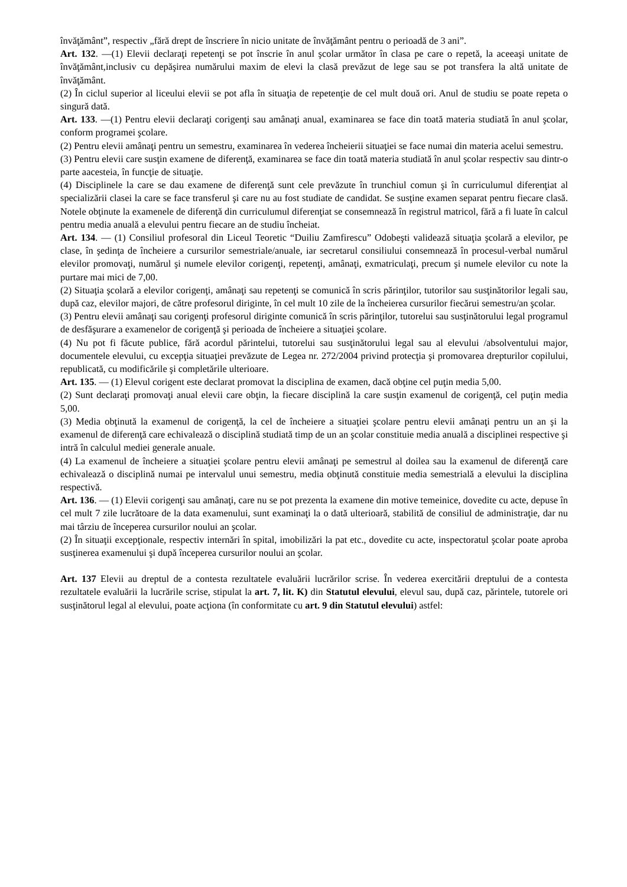învăţământ”, respectiv „fără drept de înscriere în nicio unitate de învăţământ pentru o perioadă de 3 ani”.
Art. 132. —(1) Elevii declaraţi repetenţi se pot înscrie în anul şcolar următor în clasa pe care o repetă, la aceeaşi unitate de învăţământ,inclusiv cu depăşirea numărului maxim de elevi la clasă prevăzut de lege sau se pot transfera la altă unitate de învăţământ.
(2) În ciclul superior al liceului elevii se pot afla în situaţia de repetenţie de cel mult două ori. Anul de studiu se poate repeta o singură dată.
Art. 133. —(1) Pentru elevii declaraţi corigenţi sau amânaţi anual, examinarea se face din toată materia studiată în anul şcolar, conform programei şcolare.
(2) Pentru elevii amânaţi pentru un semestru, examinarea în vederea încheierii situaţiei se face numai din materia acelui semestru.
(3) Pentru elevii care susţin examene de diferenţă, examinarea se face din toată materia studiată în anul şcolar respectiv sau dintr-o parte aacesteia, în funcţie de situaţie.
(4) Disciplinele la care se dau examene de diferenţă sunt cele prevăzute în trunchiul comun şi în curriculumul diferenţiat al specializării clasei la care se face transferul şi care nu au fost studiate de candidat. Se susţine examen separat pentru fiecare clasă. Notele obţinute la examenele de diferenţă din curriculumul diferenţiat se consemnează în registrul matricol, fără a fi luate în calcul pentru media anuală a elevului pentru fiecare an de studiu încheiat.
Art. 134. — (1) Consiliul profesoral din Liceul Teoretic “Duiliu Zamfirescu” Odobeşti validează situaţia şcolară a elevilor, pe clase, în şedinţa de încheiere a cursurilor semestriale/anuale, iar secretarul consiliului consemnează în procesul-verbal numărul elevilor promovaţi, numărul şi numele elevilor corigenţi, repetenţi, amânaţi, exmatriculaţi, precum şi numele elevilor cu note la purtare mai mici de 7,00.
(2) Situaţia şcolară a elevilor corigenţi, amânaţi sau repetenţi se comunică în scris părinţilor, tutorilor sau susţinătorilor legali sau, după caz, elevilor majori, de către profesorul diriginte, în cel mult 10 zile de la încheierea cursurilor fiecărui semestru/an şcolar.
(3) Pentru elevii amânaţi sau corigenţi profesorul diriginte comunică în scris părinţilor, tutorelui sau susţinătorului legal programul de desfăşurare a examenelor de corigenţă şi perioada de încheiere a situaţiei şcolare.
(4) Nu pot fi făcute publice, fără acordul părintelui, tutorelui sau susţinătorului legal sau al elevului /absolventului major, documentele elevului, cu excepţia situaţiei prevăzute de Legea nr. 272/2004 privind protecţia şi promovarea drepturilor copilului, republicată, cu modificările şi completările ulterioare.
Art. 135. — (1) Elevul corigent este declarat promovat la disciplina de examen, dacă obţine cel puţin media 5,00.
(2) Sunt declaraţi promovaţi anual elevii care obţin, la fiecare disciplină la care susţin examenul de corigenţă, cel puţin media 5,00.
(3) Media obţinută la examenul de corigenţă, la cel de încheiere a situaţiei şcolare pentru elevii amânaţi pentru un an şi la examenul de diferenţă care echivalează o disciplină studiată timp de un an şcolar constituie media anuală a disciplinei respective şi intră în calculul mediei generale anuale.
(4) La examenul de încheiere a situaţiei şcolare pentru elevii amânaţi pe semestrul al doilea sau la examenul de diferenţă care echivalează o disciplină numai pe intervalul unui semestru, media obţinută constituie media semestrială a elevului la disciplina respectivă.
Art. 136. — (1) Elevii corigenţi sau amânaţi, care nu se pot prezenta la examene din motive temeinice, dovedite cu acte, depuse în cel mult 7 zile lucrătoare de la data examenului, sunt examinaţi la o dată ulterioară, stabilită de consiliul de administraţie, dar nu mai târziu de începerea cursurilor noului an şcolar.
(2) În situaţii excepţionale, respectiv internări în spital, imobilizări la pat etc., dovedite cu acte, inspectoratul şcolar poate aproba susţinerea examenului şi după începerea cursurilor noului an şcolar.
Art. 137 Elevii au dreptul de a contesta rezultatele evaluării lucrărilor scrise. În vederea exercitării dreptului de a contesta rezultatele evaluării la lucrările scrise, stipulat la art. 7, lit. K) din Statutul elevului, elevul sau, după caz, părintele, tutorele ori susţinătorul legal al elevului, poate acţiona (în conformitate cu art. 9 din Statutul elevului) astfel: